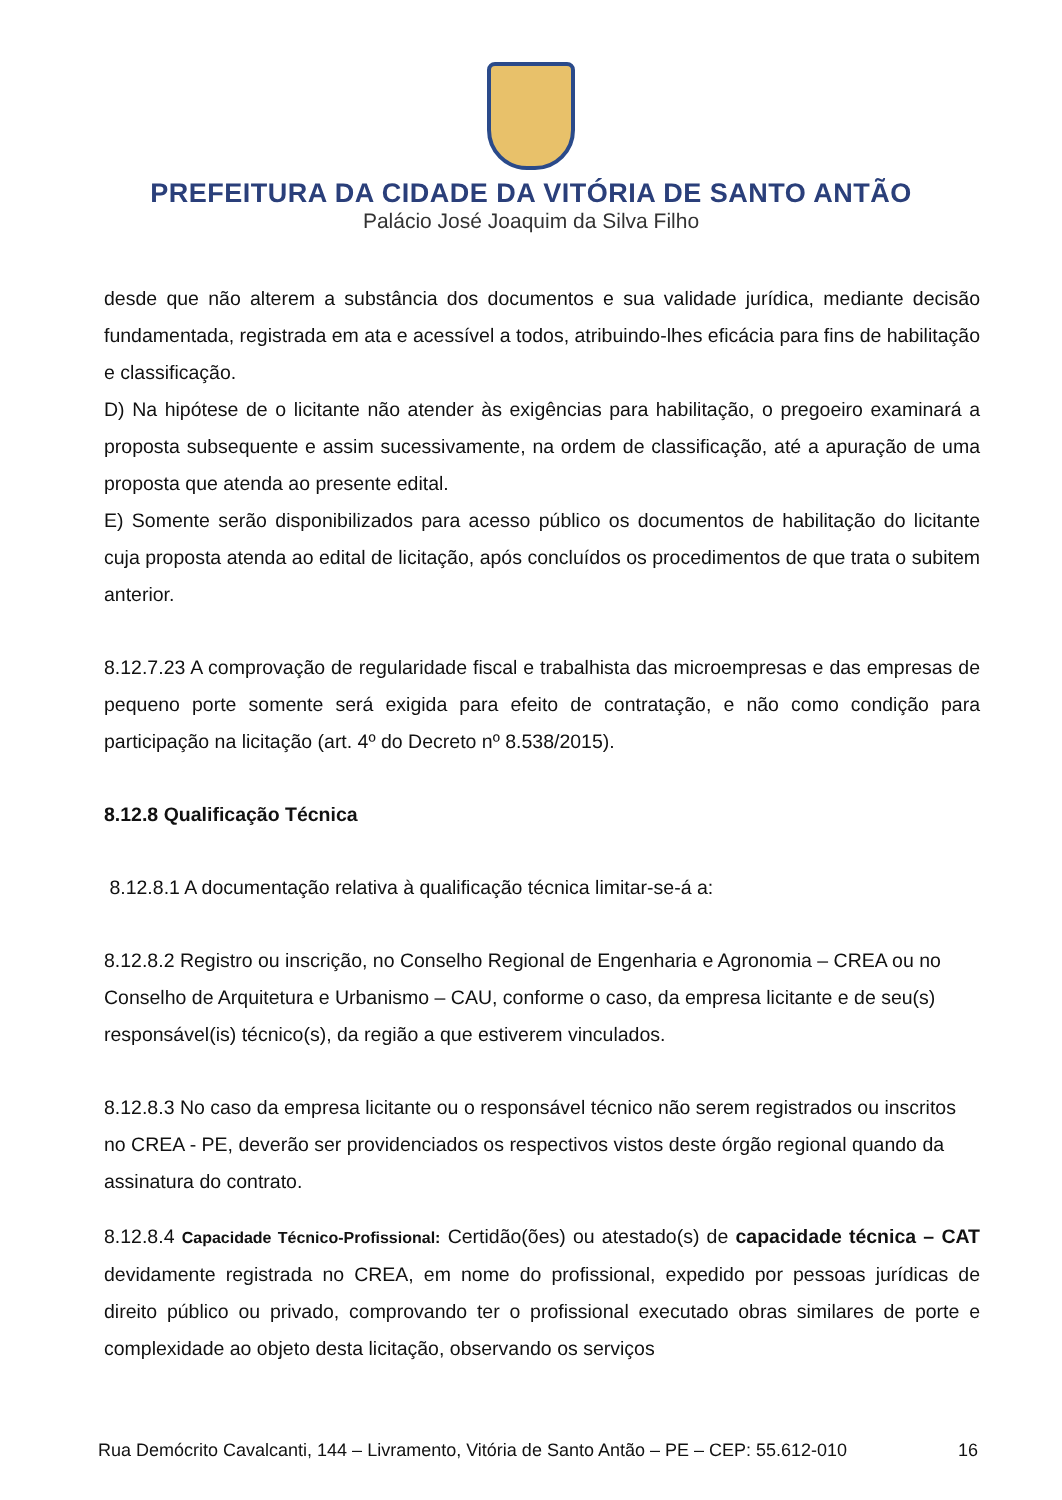PREFEITURA DA CIDADE DA VITÓRIA DE SANTO ANTÃO
Palácio José Joaquim da Silva Filho
desde que não alterem a substância dos documentos e sua validade jurídica, mediante decisão fundamentada, registrada em ata e acessível a todos, atribuindo-lhes eficácia para fins de habilitação e classificação.
D) Na hipótese de o licitante não atender às exigências para habilitação, o pregoeiro examinará a proposta subsequente e assim sucessivamente, na ordem de classificação, até a apuração de uma proposta que atenda ao presente edital.
E) Somente serão disponibilizados para acesso público os documentos de habilitação do licitante cuja proposta atenda ao edital de licitação, após concluídos os procedimentos de que trata o subitem anterior.
8.12.7.23 A comprovação de regularidade fiscal e trabalhista das microempresas e das empresas de pequeno porte somente será exigida para efeito de contratação, e não como condição para participação na licitação (art. 4º do Decreto nº 8.538/2015).
8.12.8 Qualificação Técnica
8.12.8.1 A documentação relativa à qualificação técnica limitar-se-á a:
8.12.8.2 Registro ou inscrição, no Conselho Regional de Engenharia e Agronomia – CREA ou no Conselho de Arquitetura e Urbanismo – CAU, conforme o caso, da empresa licitante e de seu(s) responsável(is) técnico(s), da região a que estiverem vinculados.
8.12.8.3 No caso da empresa licitante ou o responsável técnico não serem registrados ou inscritos no CREA - PE, deverão ser providenciados os respectivos vistos deste órgão regional quando da assinatura do contrato.
8.12.8.4 Capacidade Técnico-Profissional: Certidão(ões) ou atestado(s) de capacidade técnica – CAT devidamente registrada no CREA, em nome do profissional, expedido por pessoas jurídicas de direito público ou privado, comprovando ter o profissional executado obras similares de porte e complexidade ao objeto desta licitação, observando os serviços
Rua Demócrito Cavalcanti, 144 – Livramento, Vitória de Santo Antão – PE – CEP: 55.612-010 16